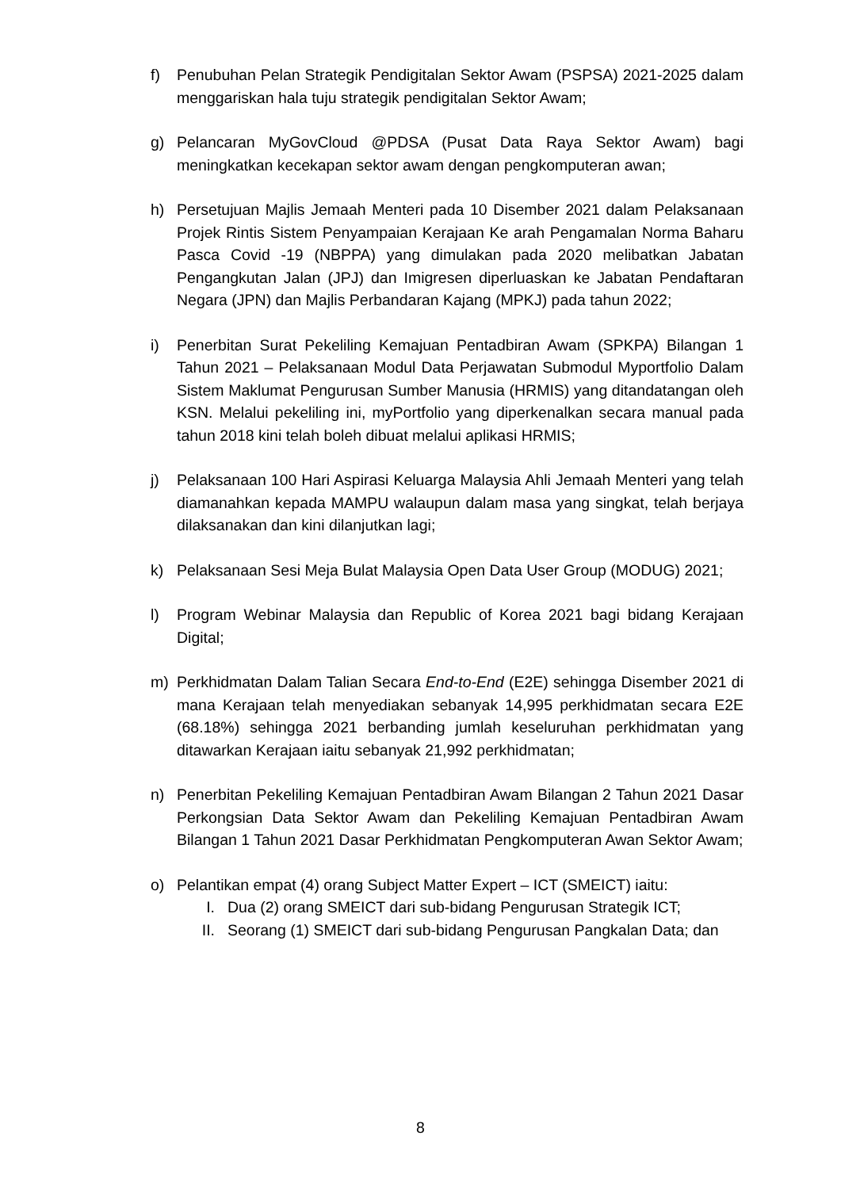f) Penubuhan Pelan Strategik Pendigitalan Sektor Awam (PSPSA) 2021-2025 dalam menggariskan hala tuju strategik pendigitalan Sektor Awam;
g) Pelancaran MyGovCloud @PDSA (Pusat Data Raya Sektor Awam) bagi meningkatkan kecekapan sektor awam dengan pengkomputeran awan;
h) Persetujuan Majlis Jemaah Menteri pada 10 Disember 2021 dalam Pelaksanaan Projek Rintis Sistem Penyampaian Kerajaan Ke arah Pengamalan Norma Baharu Pasca Covid -19 (NBPPA) yang dimulakan pada 2020 melibatkan Jabatan Pengangkutan Jalan (JPJ) dan Imigresen diperluaskan ke Jabatan Pendaftaran Negara (JPN) dan Majlis Perbandaran Kajang (MPKJ) pada tahun 2022;
i) Penerbitan Surat Pekeliling Kemajuan Pentadbiran Awam (SPKPA) Bilangan 1 Tahun 2021 – Pelaksanaan Modul Data Perjawatan Submodul Myportfolio Dalam Sistem Maklumat Pengurusan Sumber Manusia (HRMIS) yang ditandatangan oleh KSN. Melalui pekeliling ini, myPortfolio yang diperkenalkan secara manual pada tahun 2018 kini telah boleh dibuat melalui aplikasi HRMIS;
j) Pelaksanaan 100 Hari Aspirasi Keluarga Malaysia Ahli Jemaah Menteri yang telah diamanahkan kepada MAMPU walaupun dalam masa yang singkat, telah berjaya dilaksanakan dan kini dilanjutkan lagi;
k) Pelaksanaan Sesi Meja Bulat Malaysia Open Data User Group (MODUG) 2021;
l) Program Webinar Malaysia dan Republic of Korea 2021 bagi bidang Kerajaan Digital;
m) Perkhidmatan Dalam Talian Secara End-to-End (E2E) sehingga Disember 2021 di mana Kerajaan telah menyediakan sebanyak 14,995 perkhidmatan secara E2E (68.18%) sehingga 2021 berbanding jumlah keseluruhan perkhidmatan yang ditawarkan Kerajaan iaitu sebanyak 21,992 perkhidmatan;
n) Penerbitan Pekeliling Kemajuan Pentadbiran Awam Bilangan 2 Tahun 2021 Dasar Perkongsian Data Sektor Awam dan Pekeliling Kemajuan Pentadbiran Awam Bilangan 1 Tahun 2021 Dasar Perkhidmatan Pengkomputeran Awan Sektor Awam;
o) Pelantikan empat (4) orang Subject Matter Expert – ICT (SMEICT) iaitu:
I. Dua (2) orang SMEICT dari sub-bidang Pengurusan Strategik ICT;
II. Seorang (1) SMEICT dari sub-bidang Pengurusan Pangkalan Data; dan
8